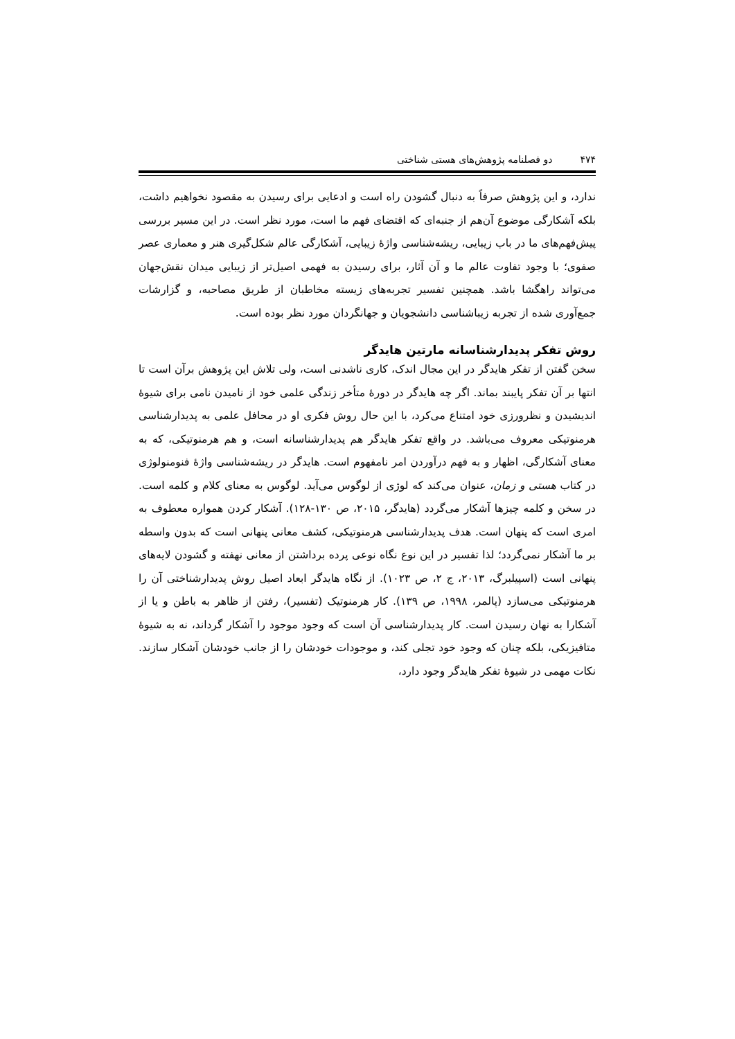۴۷۴ دو فصلنامه پژوهش‌های هستی شناختی
ندارد، و این پژوهش صرفاً به دنبال گشودن راه است و ادعایی برای رسیدن به مقصود نخواهیم داشت، بلکه آشکارگی موضوع آن‌هم از جنبه‌ای که اقتضای فهم ما است، مورد نظر است. در این مسیر بررسی پیش‌فهم‌های ما در باب زیبایی، ریشه‌شناسی واژهٔ زیبایی، آشکارگی عالم شکل‌گیری هنر و معماری عصر صفوی؛ با وجود تفاوت عالم ما و آن آثار، برای رسیدن به فهمی اصیل‌تر از زیبایی میدان نقش‌جهان می‌تواند راهگشا باشد. همچنین تفسیر تجربه‌های زیسته مخاطبان از طریق مصاحبه، و گزارشات جمع‌آوری شده از تجربه زیباشناسی دانشجویان و جهانگردان مورد نظر بوده است.
روش تفکر پدیدارشناسانه مارتین هایدگر
سخن گفتن از تفکر هایدگر در این مجال اندک، کاری ناشدنی است، ولی تلاش این پژوهش برآن است تا انتها بر آن تفکر پایبند بماند. اگر چه هایدگر در دورهٔ متأخر زندگی علمی خود از نامیدن نامی برای شیوهٔ اندیشیدن و نظرورزی خود امتناع می‌کرد، با این حال روش فکری او در محافل علمی به پدیدارشناسی هرمنوتیکی معروف می‌باشد. در واقع تفکر هایدگر هم پدیدارشناسانه است، و هم هرمنوتیکی، که به معنای آشکارگی، اظهار و به فهم درآوردن امر نامفهوم است. هایدگر در ریشه‌شناسی واژهٔ فنومنولوژی در کتاب هستی و زمان، عنوان می‌کند که لوژی از لوگوس می‌آید. لوگوس به معنای کلام و کلمه است. در سخن و کلمه چیزها آشکار می‌گردد (هایدگر، ۲۰۱۵، ص ۱۳۰-۱۲۸). آشکار کردن همواره معطوف به امری است که پنهان است. هدف پدیدارشناسی هرمنوتیکی، کشف معانی پنهانی است که بدون واسطه بر ما آشکار نمی‌گردد؛ لذا تفسیر در این نوع نگاه نوعی پرده برداشتن از معانی نهفته و گشودن لایه‌های پنهانی است (اسپیلبرگ، ۲۰۱۳، ج ۲، ص ۱۰۲۳). از نگاه هایدگر ابعاد اصیل روش پدیدارشناختی آن را هرمنوتیکی می‌سازد (پالمر، ۱۹۹۸، ص ۱۳۹). کار هرمنوتیک (تفسیر)، رفتن از ظاهر به باطن و یا از آشکارا به نهان رسیدن است. کار پدیدارشناسی آن است که وجود موجود را آشکار گرداند، نه به شیوهٔ متافیزیکی، بلکه چنان که وجود خود تجلی کند، و موجودات خودشان را از جانب خودشان آشکار سازند. نکات مهمی در شیوهٔ تفکر هایدگر وجود دارد،